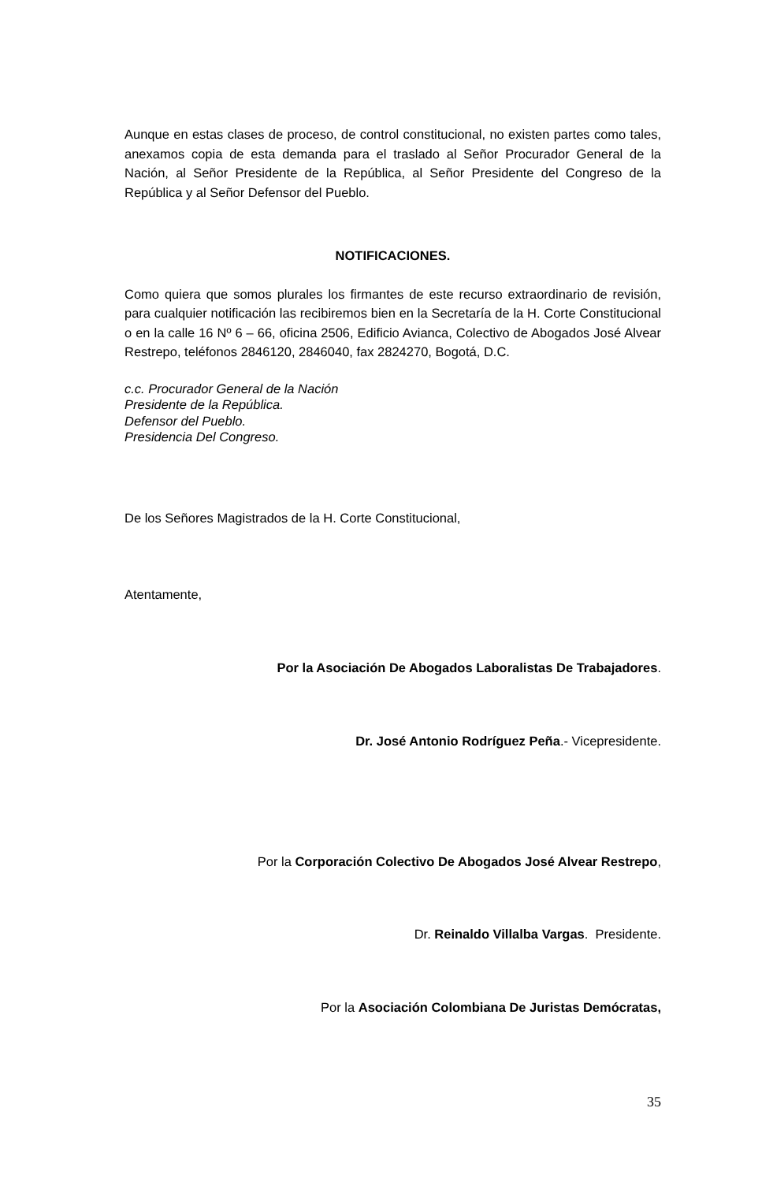Aunque en estas clases de proceso, de control constitucional, no existen partes como tales, anexamos copia de esta demanda para el traslado al Señor Procurador General de la Nación, al Señor Presidente de la República, al Señor Presidente del Congreso de la República y al Señor Defensor del Pueblo.
NOTIFICACIONES.
Como quiera que somos plurales los firmantes de este recurso extraordinario de revisión, para cualquier notificación las recibiremos bien en la Secretaría de la H. Corte Constitucional o en la calle 16 Nº 6 – 66, oficina 2506, Edificio Avianca, Colectivo de Abogados José Alvear Restrepo, teléfonos 2846120, 2846040, fax 2824270, Bogotá, D.C.
c.c. Procurador General de la Nación
Presidente de la República.
Defensor del Pueblo.
Presidencia Del Congreso.
De los Señores Magistrados de la H. Corte Constitucional,
Atentamente,
Por la Asociación De Abogados Laboralistas De Trabajadores.
Dr. José Antonio Rodríguez Peña.- Vicepresidente.
Por la Corporación Colectivo De Abogados José Alvear Restrepo,
Dr. Reinaldo Villalba Vargas. Presidente.
Por la Asociación Colombiana De Juristas Demócratas,
35